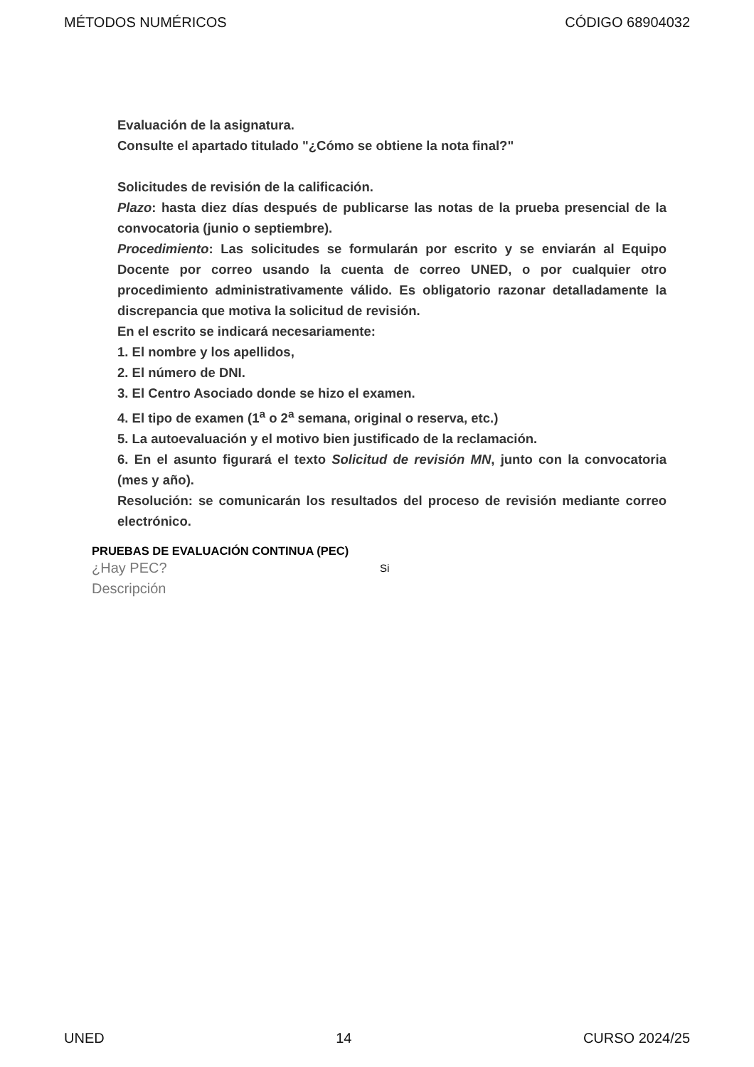MÉTODOS NUMÉRICOS CÓDIGO 68904032
Evaluación de la asignatura.
Consulte el apartado titulado "¿Cómo se obtiene la nota final?"
Solicitudes de revisión de la calificación.
Plazo: hasta diez días después de publicarse las notas de la prueba presencial de la convocatoria (junio o septiembre).
Procedimiento: Las solicitudes se formularán por escrito y se enviarán al Equipo Docente por correo usando la cuenta de correo UNED, o por cualquier otro procedimiento administrativamente válido. Es obligatorio razonar detalladamente la discrepancia que motiva la solicitud de revisión.
En el escrito se indicará necesariamente:
1. El nombre y los apellidos,
2. El número de DNI.
3. El Centro Asociado donde se hizo el examen.
4. El tipo de examen (1<sup>a</sup> o 2<sup>a</sup> semana, original o reserva, etc.)
5. La autoevaluación y el motivo bien justificado de la reclamación.
6. En el asunto figurará el texto Solicitud de revisión MN, junto con la convocatoria (mes y año).
Resolución: se comunicarán los resultados del proceso de revisión mediante correo electrónico.
PRUEBAS DE EVALUACIÓN CONTINUA (PEC)
¿Hay PEC? Si
Descripción
UNED 14 CURSO 2024/25